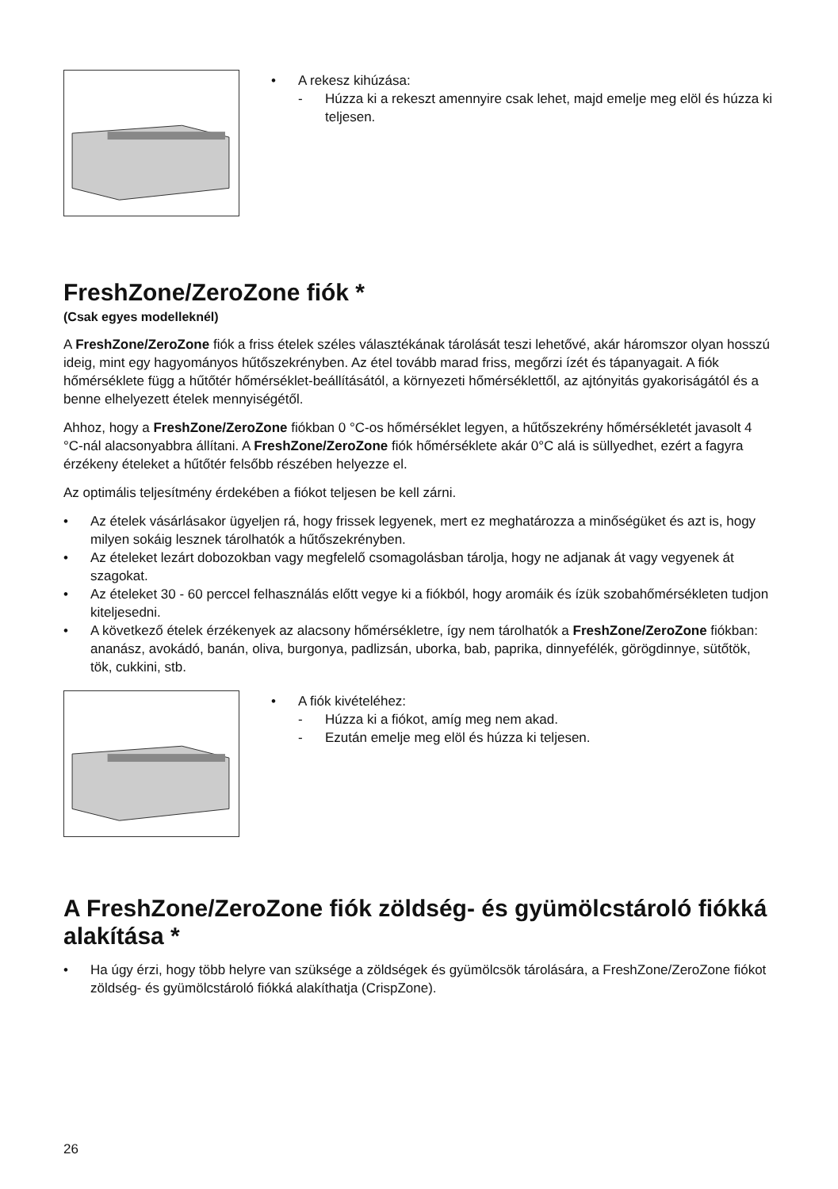• A rekesz kihúzása:
- Húzza ki a rekeszt amennyire csak lehet, majd emelje meg elöl és húzza ki teljesen.
FreshZone/ZeroZone fiók *
(Csak egyes modelleknél)
A FreshZone/ZeroZone fiók a friss ételek széles választékának tárolását teszi lehetővé, akár háromszor olyan hosszú ideig, mint egy hagyományos hűtőszekrényben. Az étel tovább marad friss, megőrzi ízét és tápanyagait. A fiók hőmérséklete függ a hűtőtér hőmérséklet-beállításától, a környezeti hőmérséklettől, az ajtónyitás gyakoriságától és a benne elhelyezett ételek mennyiségétől.
Ahhoz, hogy a FreshZone/ZeroZone fiókban 0 °C-os hőmérséklet legyen, a hűtőszekrény hőmérsékletét javasolt 4 °C-nál alacsonyabbra állítani. A FreshZone/ZeroZone fiók hőmérséklete akár 0°C alá is süllyedhet, ezért a fagyra érzékeny ételeket a hűtőtér felsőbb részében helyezze el.
Az optimális teljesítmény érdekében a fiókot teljesen be kell zárni.
• Az ételek vásárlásakor ügyeljen rá, hogy frissek legyenek, mert ez meghatározza a minőségüket és azt is, hogy milyen sokáig lesznek tárolhatók a hűtőszekrényben.
• Az ételeket lezárt dobozokban vagy megfelelő csomagolásban tárolja, hogy ne adjanak át vagy vegyenek át szagokat.
• Az ételeket 30 - 60 perccel felhasználás előtt vegye ki a fiókból, hogy aromáik és ízük szobahőmérsékleten tudjon kiteljesedni.
• A következő ételek érzékenyek az alacsony hőmérsékletre, így nem tárolhatók a FreshZone/ZeroZone fiókban: ananász, avokádó, banán, oliva, burgonya, padlizsán, uborka, bab, paprika, dinnyefélék, görögdinnye, sütőtök, tök, cukkini, stb.
• A fiók kivételéhez:
- Húzza ki a fiókot, amíg meg nem akad.
- Ezután emelje meg elöl és húzza ki teljesen.
A FreshZone/ZeroZone fiók zöldség- és gyümölcstároló fiókká alakítása *
• Ha úgy érzi, hogy több helyre van szüksége a zöldségek és gyümölcsök tárolására, a FreshZone/ZeroZone fiókot zöldség- és gyümölcstároló fiókká alakíthatja (CrispZone).
26